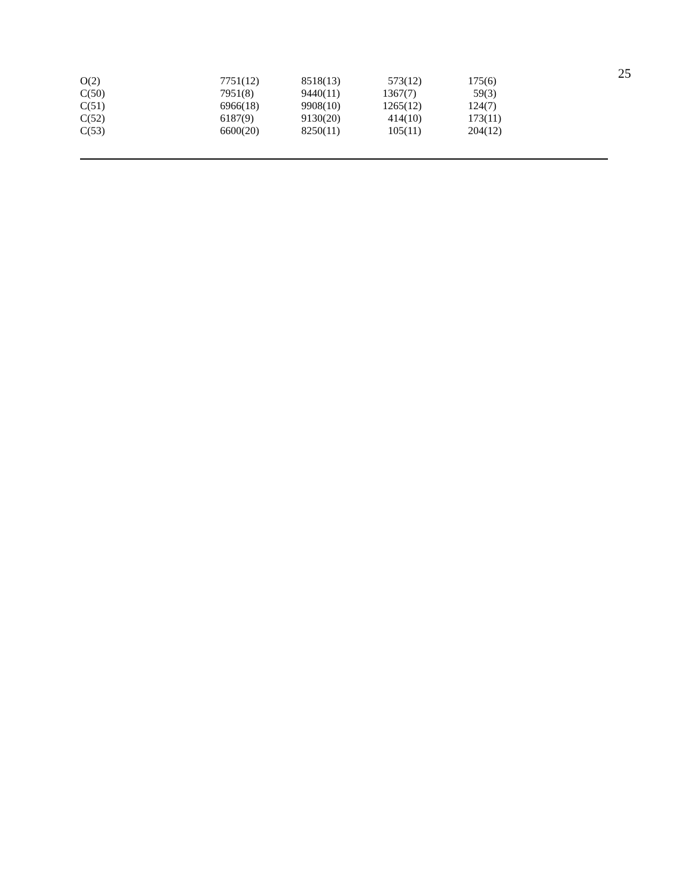25
| O(2) | 7751(12) | 8518(13) | 573(12) | 175(6) |
| C(50) | 7951(8) | 9440(11) | 1367(7) | 59(3) |
| C(51) | 6966(18) | 9908(10) | 1265(12) | 124(7) |
| C(52) | 6187(9) | 9130(20) | 414(10) | 173(11) |
| C(53) | 6600(20) | 8250(11) | 105(11) | 204(12) |